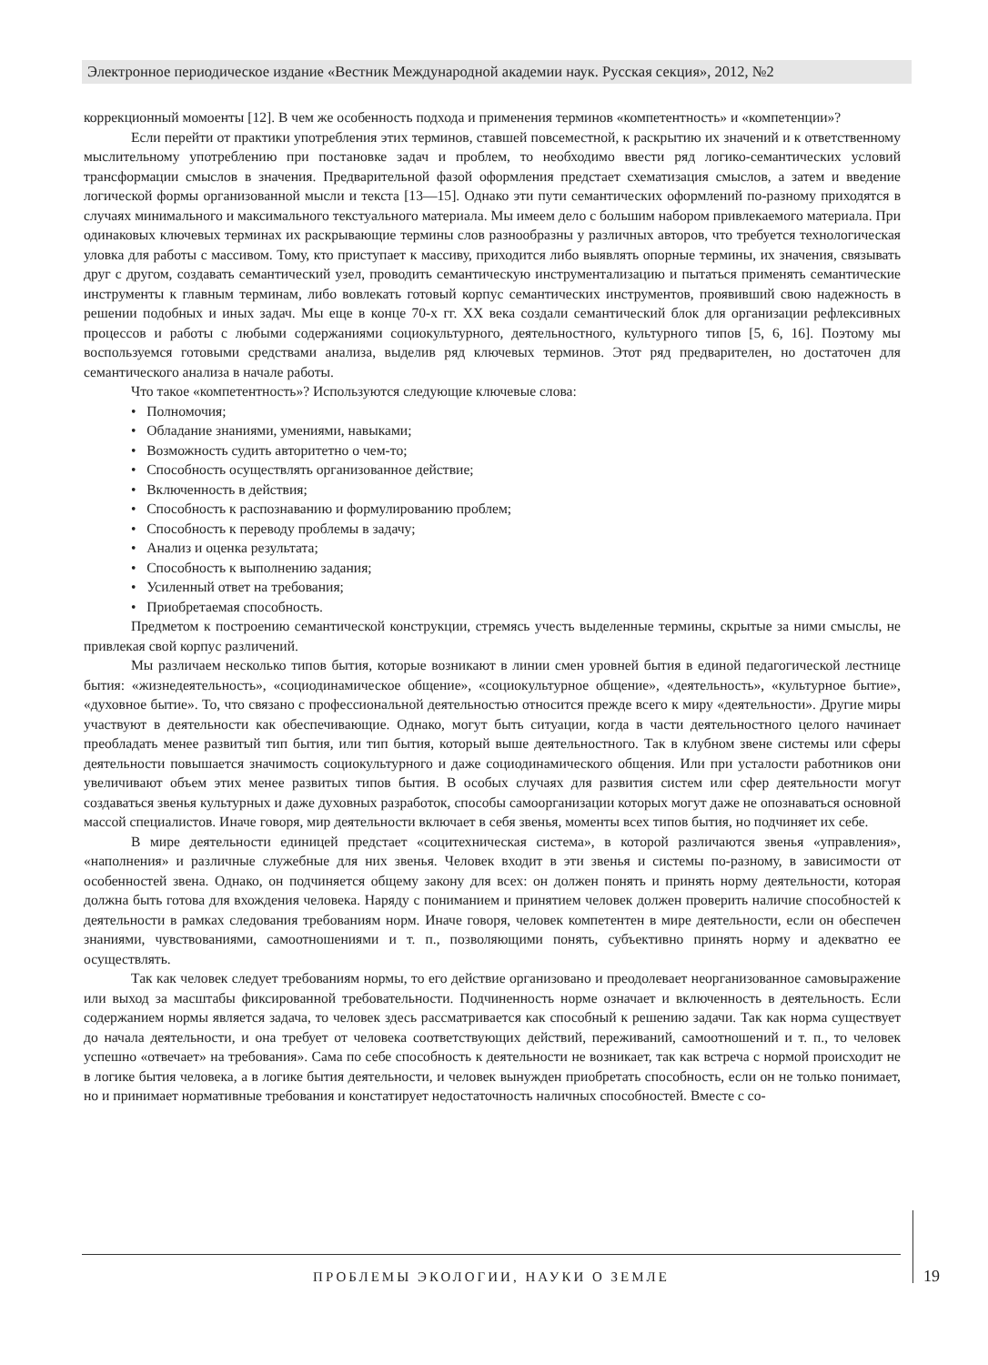Электронное периодическое издание «Вестник Международной академии наук. Русская секция», 2012, №2
коррекционный момоенты [12]. В чем же особенность подхода и применения терминов «компетентность» и «компетенции»?
Если перейти от практики употребления этих терминов, ставшей повсеместной, к раскрытию их значений и к ответственному мыслительному употреблению при постановке задач и проблем, то необходимо ввести ряд логико-семантических условий трансформации смыслов в значения. Предварительной фазой оформления предстает схематизация смыслов, а затем и введение логической формы организованной мысли и текста [13—15]. Однако эти пути семантических оформлений по-разному приходятся в случаях минимального и максимального текстуального материала. Мы имеем дело с большим набором привлекаемого материала. При одинаковых ключевых терминах их раскрывающие термины слов разнообразны у различных авторов, что требуется технологическая уловка для работы с массивом. Тому, кто приступает к массиву, приходится либо выявлять опорные термины, их значения, связывать друг с другом, создавать семантический узел, проводить семантическую инструментализацию и пытаться применять семантические инструменты к главным терминам, либо вовлекать готовый корпус семантических инструментов, проявивший свою надежность в решении подобных и иных задач. Мы еще в конце 70-х гг. XX века создали семантический блок для организации рефлексивных процессов и работы с любыми содержаниями социокультурного, деятельностного, культурного типов [5, 6, 16]. Поэтому мы воспользуемся готовыми средствами анализа, выделив ряд ключевых терминов. Этот ряд предварителен, но достаточен для семантического анализа в начале работы.
Что такое «компетентность»? Используются следующие ключевые слова:
• Полномочия;
• Обладание знаниями, умениями, навыками;
• Возможность судить авторитетно о чем-то;
• Способность осуществлять организованное действие;
• Включенность в действия;
• Способность к распознаванию и формулированию проблем;
• Способность к переводу проблемы в задачу;
• Анализ и оценка результата;
• Способность к выполнению задания;
• Усиленный ответ на требования;
• Приобретаемая способность.
Предметом к построению семантической конструкции, стремясь учесть выделенные термины, скрытые за ними смыслы, не привлекая свой корпус различений.
Мы различаем несколько типов бытия, которые возникают в линии смен уровней бытия в единой педагогической лестнице бытия: «жизнедеятельность», «социодинамическое общение», «социокультурное общение», «деятельность», «культурное бытие», «духовное бытие». То, что связано с профессиональной деятельностью относится прежде всего к миру «деятельности». Другие миры участвуют в деятельности как обеспечивающие. Однако, могут быть ситуации, когда в части деятельностного целого начинает преобладать менее развитый тип бытия, или тип бытия, который выше деятельностного. Так в клубном звене системы или сферы деятельности повышается значимость социокультурного и даже социодинамического общения. Или при усталости работников они увеличивают объем этих менее развитых типов бытия. В особых случаях для развития систем или сфер деятельности могут создаваться звенья культурных и даже духовных разработок, способы самоорганизации которых могут даже не опознаваться основной массой специалистов. Иначе говоря, мир деятельности включает в себя звенья, моменты всех типов бытия, но подчиняет их себе.
В мире деятельности единицей предстает «социтехническая система», в которой различаются звенья «управления», «наполнения» и различные служебные для них звенья. Человек входит в эти звенья и системы по-разному, в зависимости от особенностей звена. Однако, он подчиняется общему закону для всех: он должен понять и принять норму деятельности, которая должна быть готова для вхождения человека. Наряду с пониманием и принятием человек должен проверить наличие способностей к деятельности в рамках следования требованиям норм. Иначе говоря, человек компетентен в мире деятельности, если он обеспечен знаниями, чувствованиями, самоотношениями и т. п., позволяющими понять, субъективно принять норму и адекватно ее осуществлять.
Так как человек следует требованиям нормы, то его действие организовано и преодолевает неорганизованное самовыражение или выход за масштабы фиксированной требовательности. Подчиненность норме означает и включенность в деятельность. Если содержанием нормы является задача, то человек здесь рассматривается как способный к решению задачи. Так как норма существует до начала деятельности, и она требует от человека соответствующих действий, переживаний, самоотношений и т. п., то человек успешно «отвечает» на требования». Сама по себе способность к деятельности не возникает, так как встреча с нормой происходит не в логике бытия человека, а в логике бытия деятельности, и человек вынужден приобретать способность, если он не только понимает, но и принимает нормативные требования и констатирует недостаточность наличных способностей. Вместе с со-
ПРОБЛЕМЫ ЭКОЛОГИИ, НАУКИ О ЗЕМЛЕ
19